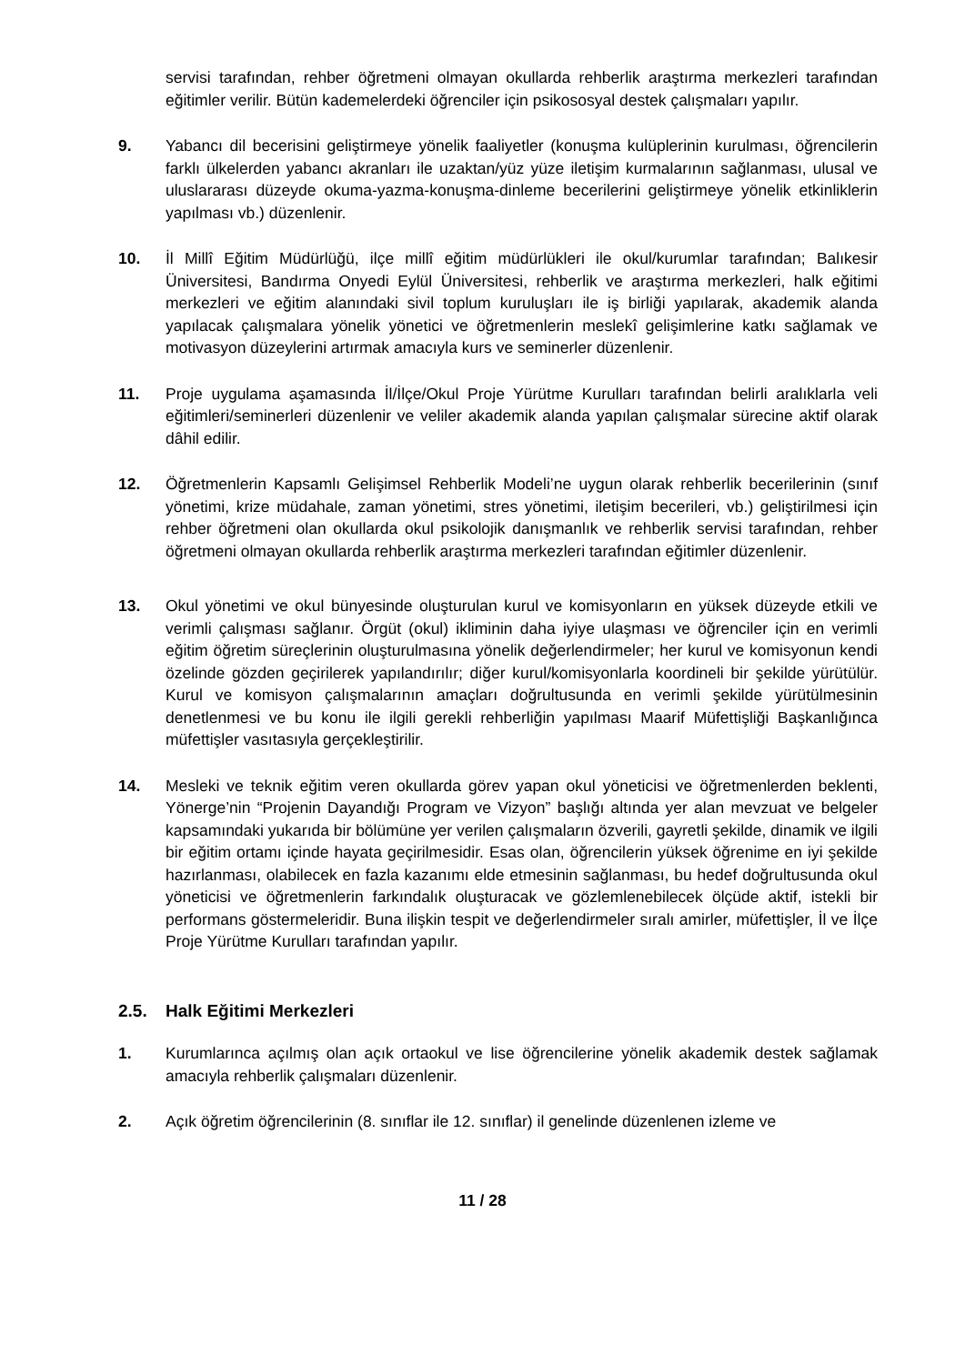servisi tarafından, rehber öğretmeni olmayan okullarda rehberlik araştırma merkezleri tarafından eğitimler verilir. Bütün kademelerdeki öğrenciler için psikososyal destek çalışmaları yapılır.
9. Yabancı dil becerisini geliştirmeye yönelik faaliyetler (konuşma kulüplerinin kurulması, öğrencilerin farklı ülkelerden yabancı akranları ile uzaktan/yüz yüze iletişim kurmalarının sağlanması, ulusal ve uluslararası düzeyde okuma-yazma-konuşma-dinleme becerilerini geliştirmeye yönelik etkinliklerin yapılması vb.) düzenlenir.
10. İl Millî Eğitim Müdürlüğü, ilçe millî eğitim müdürlükleri ile okul/kurumlar tarafından; Balıkesir Üniversitesi, Bandırma Onyedi Eylül Üniversitesi, rehberlik ve araştırma merkezleri, halk eğitimi merkezleri ve eğitim alanındaki sivil toplum kuruluşları ile iş birliği yapılarak, akademik alanda yapılacak çalışmalara yönelik yönetici ve öğretmenlerin meslekî gelişimlerine katkı sağlamak ve motivasyon düzeylerini artırmak amacıyla kurs ve seminerler düzenlenir.
11. Proje uygulama aşamasında İl/İlçe/Okul Proje Yürütme Kurulları tarafından belirli aralıklarla veli eğitimleri/seminerleri düzenlenir ve veliler akademik alanda yapılan çalışmalar sürecine aktif olarak dâhil edilir.
12. Öğretmenlerin Kapsamlı Gelişimsel Rehberlik Modeli’ne uygun olarak rehberlik becerilerinin (sınıf yönetimi, krize müdahale, zaman yönetimi, stres yönetimi, iletişim becerileri, vb.) geliştirilmesi için rehber öğretmeni olan okullarda okul psikolojik danışmanlık ve rehberlik servisi tarafından, rehber öğretmeni olmayan okullarda rehberlik araştırma merkezleri tarafından eğitimler düzenlenir.
13. Okul yönetimi ve okul bünyesinde oluşturulan kurul ve komisyonların en yüksek düzeyde etkili ve verimli çalışması sağlanır. Örgüt (okul) ikliminin daha iyiye ulaşması ve öğrenciler için en verimli eğitim öğretim süreçlerinin oluşturulmasına yönelik değerlendirmeler; her kurul ve komisyonun kendi özelinde gözden geçirilerek yapılandırılır; diğer kurul/komisyonlarla koordineli bir şekilde yürütülür. Kurul ve komisyon çalışmalarının amaçları doğrultusunda en verimli şekilde yürütülmesinin denetlenmesi ve bu konu ile ilgili gerekli rehberliğin yapılması Maarif Müfettişliği Başkanlığınca müfettişler vasıtasıyla gerçekleştirilir.
14. Mesleki ve teknik eğitim veren okullarda görev yapan okul yöneticisi ve öğretmenlerden beklenti, Yönerge’nin “Projenin Dayandığı Program ve Vizyon” başlığı altında yer alan mevzuat ve belgeler kapsamındaki yukarıda bir bölümüne yer verilen çalışmaların özverili, gayretli şekilde, dinamik ve ilgili bir eğitim ortamı içinde hayata geçirilmesidir. Esas olan, öğrencilerin yüksek öğrenime en iyi şekilde hazırlanması, olabilecek en fazla kazanımı elde etmesinin sağlanması, bu hedef doğrultusunda okul yöneticisi ve öğretmenlerin farkındalık oluşturacak ve gözlemlenebilecek ölçüde aktif, istekli bir performans göstermeleridir. Buna ilişkin tespit ve değerlendirmeler sıralı amirler, müfettişler, İl ve İlçe Proje Yürütme Kurulları tarafından yapılır.
2.5. Halk Eğitimi Merkezleri
1. Kurumlarınca açılmış olan açık ortaokul ve lise öğrencilerine yönelik akademik destek sağlamak amacıyla rehberlik çalışmaları düzenlenir.
2. Açık öğretim öğrencilerinin (8. sınıflar ile 12. sınıflar) il genelinde düzenlenen izleme ve
11 / 28